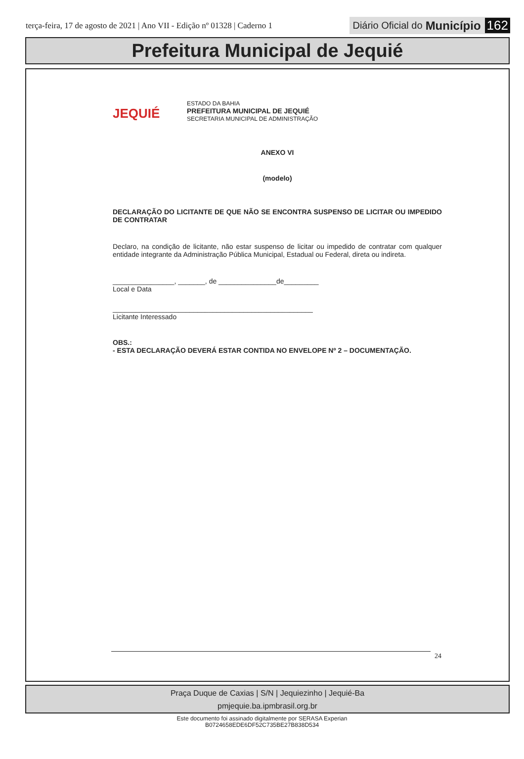terça-feira, 17 de agosto de 2021 | Ano VII - Edição nº 01328 | Caderno 1
Diário Oficial do Município 162
Prefeitura Municipal de Jequié
JEQUIÉ
ESTADO DA BAHIA
PREFEITURA MUNICIPAL DE JEQUIÉ
SECRETARIA MUNICIPAL DE ADMINISTRAÇÃO
ANEXO VI
(modelo)
DECLARAÇÃO DO LICITANTE DE QUE NÃO SE ENCONTRA SUSPENSO DE LICITAR OU IMPEDIDO DE CONTRATAR
Declaro, na condição de licitante, não estar suspenso de licitar ou impedido de contratar com qualquer entidade integrante da Administração Pública Municipal, Estadual ou Federal, direta ou indireta.
________________, _______, de _______________de_________
Local e Data
____________________________________________________
Licitante Interessado
OBS.:
- ESTA DECLARAÇÃO DEVERÁ ESTAR CONTIDA NO ENVELOPE Nº 2 – DOCUMENTAÇÃO.
24
Praça Duque de Caxias | S/N | Jequiezinho | Jequié-Ba
pmjequie.ba.ipmbrasil.org.br
Este documento foi assinado digitalmente por SERASA Experian
B0724658EDE6DF52C735BE27B838D534